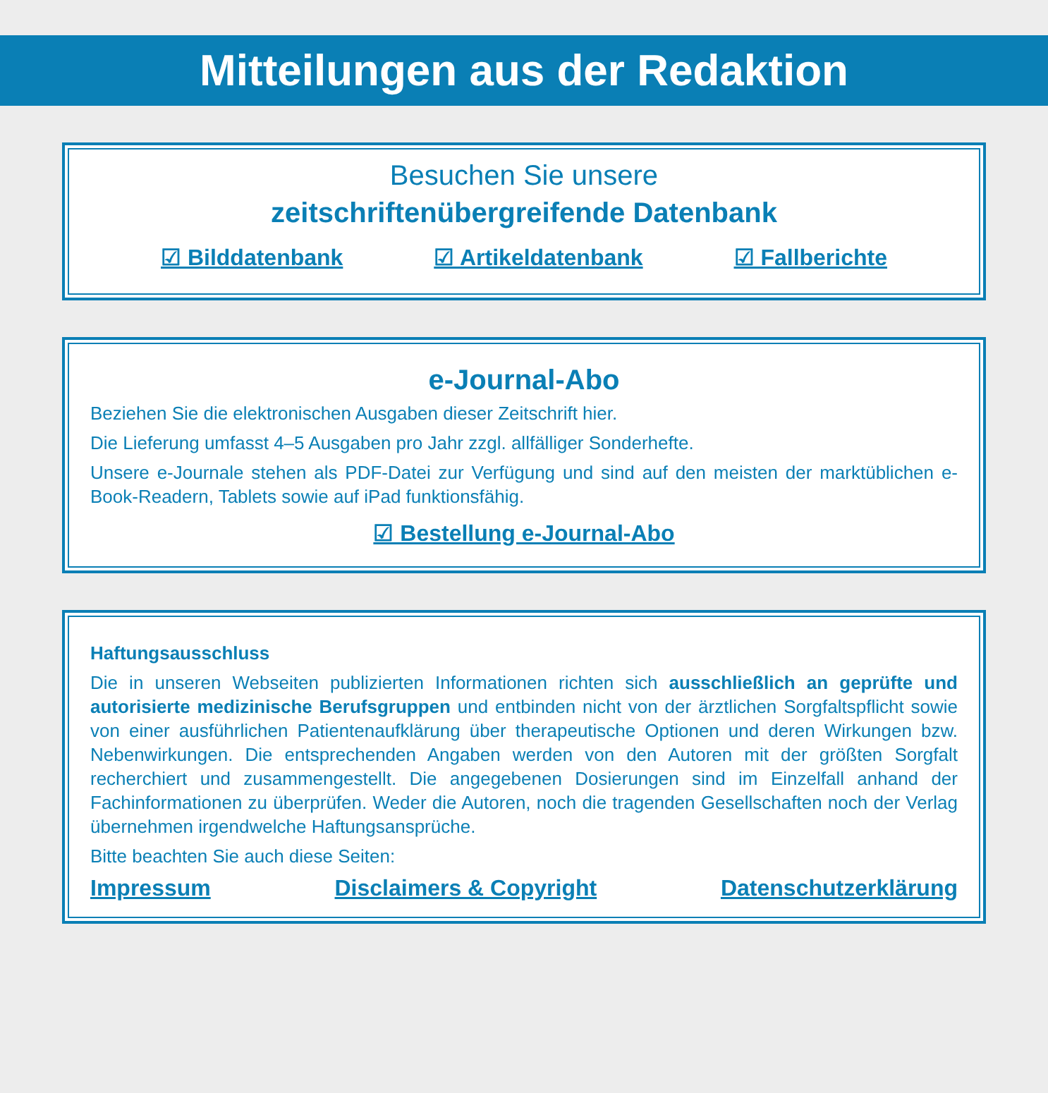Mitteilungen aus der Redaktion
Besuchen Sie unsere
zeitschriftenübergreifende Datenbank
☑ Bilddatenbank ☑ Artikeldatenbank ☑ Fallberichte
e-Journal-Abo
Beziehen Sie die elektronischen Ausgaben dieser Zeitschrift hier.
Die Lieferung umfasst 4–5 Ausgaben pro Jahr zzgl. allfälliger Sonderhefte.
Unsere e-Journale stehen als PDF-Datei zur Verfügung und sind auf den meisten der markt­üblichen e-Book-Readern, Tablets sowie auf iPad funktionsfähig.
☑ Bestellung e-Journal-Abo
Haftungsausschluss
Die in unseren Webseiten publizierten Informationen richten sich ausschließlich an geprüfte und autorisierte medizinische Berufsgruppen und entbinden nicht von der ärztlichen Sorg­faltspflicht sowie von einer ausführlichen Patientenaufklärung über therapeutische Optionen und deren Wirkungen bzw. Nebenwirkungen. Die entsprechenden Angaben werden von den Autoren mit der größten Sorgfalt recherchiert und zusammengestellt. Die angegebenen Do­sierungen sind im Einzelfall anhand der Fachinformationen zu überprüfen. Weder die Autoren, noch die tragenden Gesellschaften noch der Verlag übernehmen irgendwelche Haftungsan­sprüche.
Bitte beachten Sie auch diese Seiten:
Impressum Disclaimers & Copyright Datenschutzerklärung